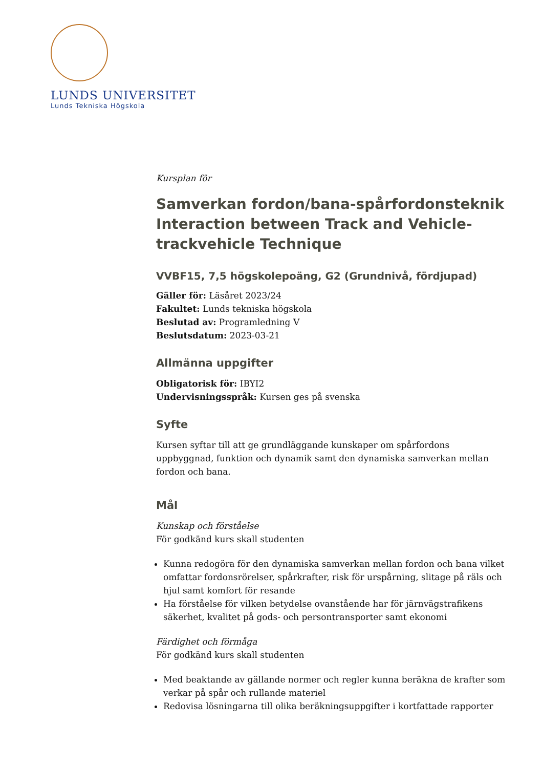LUNDS UNIVERSITET
Lunds Tekniska Högskola
Kursplan för
Samverkan fordon/bana-spårfordonsteknik
Interaction between Track and Vehicle-trackvehicle Technique
VVBF15, 7,5 högskolepoäng, G2 (Grundnivå, fördjupad)
Gäller för: Läsåret 2023/24
Fakultet: Lunds tekniska högskola
Beslutad av: Programledning V
Beslutsdatum: 2023-03-21
Allmänna uppgifter
Obligatorisk för: IBYI2
Undervisningsspråk: Kursen ges på svenska
Syfte
Kursen syftar till att ge grundläggande kunskaper om spårfordons uppbyggnad, funktion och dynamik samt den dynamiska samverkan mellan fordon och bana.
Mål
Kunskap och förståelse
För godkänd kurs skall studenten
Kunna redogöra för den dynamiska samverkan mellan fordon och bana vilket omfattar fordonsrörelser, spårkrafter, risk för urspårning, slitage på räls och hjul samt komfort för resande
Ha förståelse för vilken betydelse ovanstående har för järnvägstrafikens säkerhet, kvalitet på gods- och persontransporter samt ekonomi
Färdighet och förmåga
För godkänd kurs skall studenten
Med beaktande av gällande normer och regler kunna beräkna de krafter som verkar på spår och rullande materiel
Redovisa lösningarna till olika beräkningsuppgifter i kortfattade rapporter